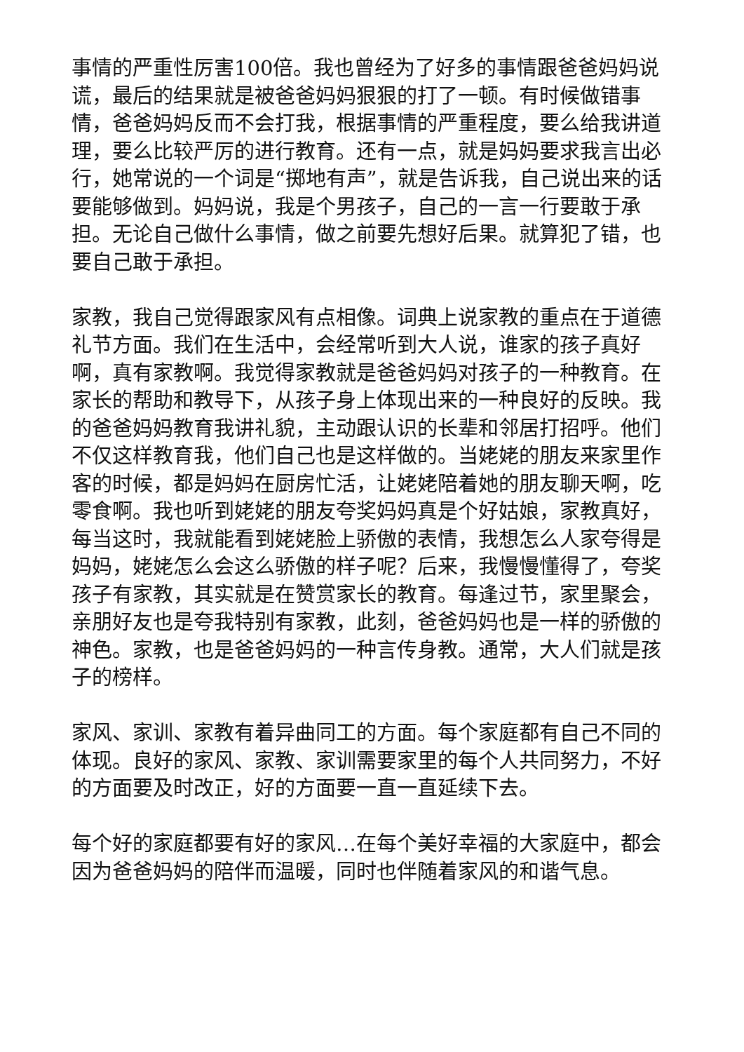事情的严重性厉害100倍。我也曾经为了好多的事情跟爸爸妈妈说谎，最后的结果就是被爸爸妈妈狠狠的打了一顿。有时候做错事情，爸爸妈妈反而不会打我，根据事情的严重程度，要么给我讲道理，要么比较严厉的进行教育。还有一点，就是妈妈要求我言出必行，她常说的一个词是“掷地有声”，就是告诉我，自己说出来的话要能够做到。妈妈说，我是个男孩子，自己的一言一行要敢于承担。无论自己做什么事情，做之前要先想好后果。就算犯了错，也要自己敢于承担。
家教，我自己觉得跟家风有点相像。词典上说家教的重点在于道德礼节方面。我们在生活中，会经常听到大人说，谁家的孩子真好啊，真有家教啊。我觉得家教就是爸爸妈妈对孩子的一种教育。在家长的帮助和教导下，从孩子身上体现出来的一种良好的反映。我的爸爸妈妈教育我讲礼貌，主动跟认识的长辈和邻居打招呼。他们不仅这样教育我，他们自己也是这样做的。当姥姥的朋友来家里作客的时候，都是妈妈在厨房忙活，让姥姥陪着她的朋友聊天啊，吃零食啊。我也听到姥姥的朋友夸奖妈妈真是个好姑娘，家教真好，每当这时，我就能看到姥姥脸上骄傲的表情，我想怎么人家夸得是妈妈，姥姥怎么会这么骄傲的样子呢？后来，我慢慢懂得了，夸奖孩子有家教，其实就是在赞赏家长的教育。每逢过节，家里聚会，亲朋好友也是夸我特别有家教，此刻，爸爸妈妈也是一样的骄傲的神色。家教，也是爸爸妈妈的一种言传身教。通常，大人们就是孩子的榜样。
家风、家训、家教有着异曲同工的方面。每个家庭都有自己不同的体现。良好的家风、家教、家训需要家里的每个人共同努力，不好的方面要及时改正，好的方面要一直一直延续下去。
每个好的家庭都要有好的家风…在每个美好幸福的大家庭中，都会因为爸爸妈妈的陪伴而温暖，同时也伴随着家风的和谐气息。